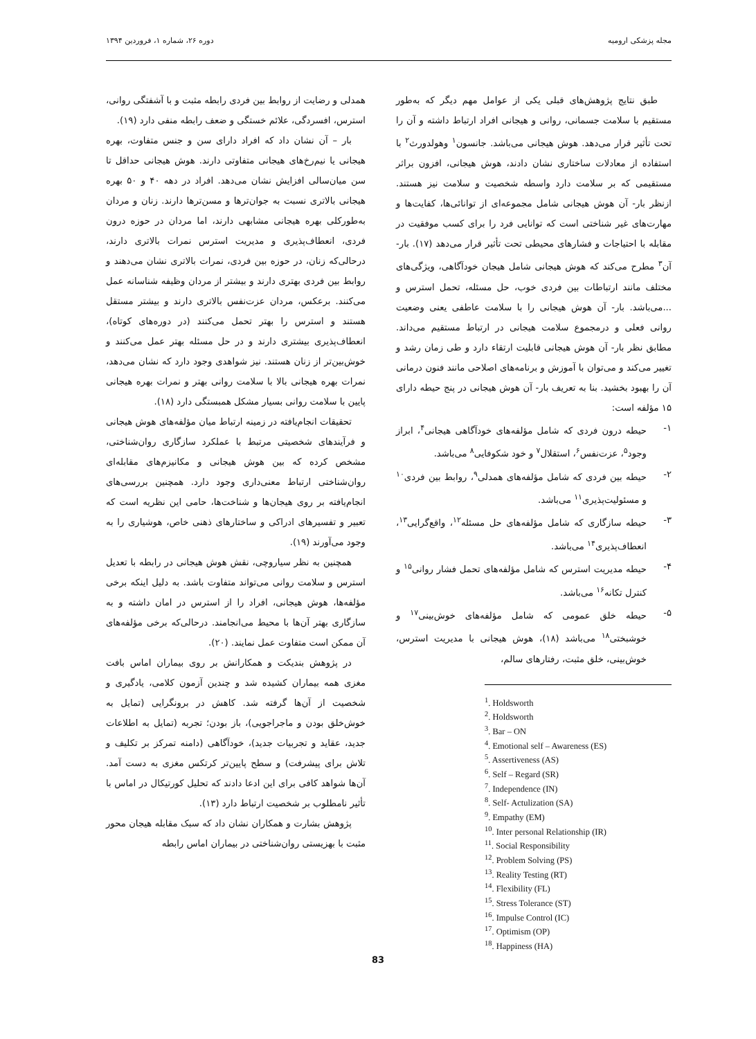مجله پزشکی ارومیه دوره ۲۶، شماره ۱، فروردین ۱۳۹۴
طبق نتایج پژوهش‌های قبلی یکی از عوامل مهم دیگر که به‌طور مستقیم با سلامت جسمانی، روانی و هیجانی افراد ارتباط داشته و آن را تحت تأثیر قرار می‌دهد. هوش هیجانی می‌باشد. جانسون<sup>۱</sup> وهولدورث<sup>۲</sup> با استفاده از معادلات ساختاری نشان دادند، هوش هیجانی، افزون براثر مستقیمی که بر سلامت دارد واسطه شخصیت و سلامت نیز هستند. ازنظر بار- آن هوش هیجانی شامل مجموعه‌ای از توانائی‌ها، کفایت‌ها و مهارت‌های غیر شناختی است که توانایی فرد را برای کسب موفقیت در مقابله با احتیاجات و فشارهای محیطی تحت تأثیر قرار می‌دهد (۱۷). بار- آن<sup>۳</sup> مطرح می‌کند که هوش هیجانی شامل هیجان خودآگاهی، ویژگی‌های مختلف مانند ارتباطات بین فردی خوب، حل مسئله، تحمل استرس و ...می‌باشد. بار- آن هوش هیجانی را با سلامت عاطفی یعنی وضعیت روانی فعلی و درمجموع سلامت هیجانی در ارتباط مستقیم می‌داند. مطابق نظر بار- آن هوش هیجانی قابلیت ارتقاء دارد و طی زمان رشد و تغییر می‌کند و می‌توان با آموزش و برنامه‌های اصلاحی مانند فنون درمانی آن را بهبود بخشید. بنا به تعریف بار- آن هوش هیجانی در پنج حیطه دارای ۱۵ مؤلفه است:
۱- حیطه درون فردی که شامل مؤلفه‌های خودآگاهی هیجانی<sup>۴</sup>، ابراز وجود<sup>۵</sup>، عزت‌نفس<sup>۶</sup>، استقلال<sup>۷</sup> و خود شکوفایی<sup>۸</sup> می‌باشد.
۲- حیطه بین فردی که شامل مؤلفه‌های همدلی<sup>۹</sup>، روابط بین فردی<sup>۱۰</sup> و مسئولیت‌پذیری<sup>۱۱</sup> می‌باشد.
۳- حیطه سازگاری که شامل مؤلفه‌های حل مسئله<sup>۱۲</sup>، واقع‌گرایی<sup>۱۳</sup>، انعطاف‌پذیری<sup>۱۴</sup> می‌باشد.
۴- حیطه مدیریت استرس که شامل مؤلفه‌های تحمل فشار روانی<sup>۱۵</sup> و کنترل تکانه<sup>۱۶</sup> می‌باشد.
۵- حیطه خلق عمومی که شامل مؤلفه‌های خوش‌بینی<sup>۱۷</sup> و خوشبختی<sup>۱۸</sup> می‌باشد (۱۸)، هوش هیجانی با مدیریت استرس، خوش‌بینی، خلق مثبت، رفتارهای سالم،
<sup>1</sup>. Holdsworth
<sup>2</sup>. Holdsworth
<sup>3</sup>. Bar – ON
<sup>4</sup>. Emotional self – Awareness (ES)
<sup>5</sup>. Assertiveness (AS)
<sup>6</sup>. Self – Regard (SR)
<sup>7</sup>. Independence (IN)
<sup>8</sup>. Self- Actulization (SA)
<sup>9</sup>. Empathy (EM)
<sup>10</sup>. Inter personal Relationship (IR)
<sup>11</sup>. Social Responsibility
<sup>12</sup>. Problem Solving (PS)
<sup>13</sup>. Reality Testing (RT)
<sup>14</sup>. Flexibility (FL)
<sup>15</sup>. Stress Tolerance (ST)
<sup>16</sup>. Impulse Control (IC)
<sup>17</sup>. Optimism (OP)
<sup>18</sup>. Happiness (HA)
همدلی و رضایت از روابط بین فردی رابطه مثبت و با آشفتگی روانی، استرس، افسردگی، علائم خستگی و ضعف رابطه منفی دارد (۱۹).
بار – آن نشان داد که افراد دارای سن و جنس متفاوت، بهره هیجانی یا نیم‌رخ‌های هیجانی متفاوتی دارند. هوش هیجانی حداقل تا سن میان‌سالی افزایش نشان می‌دهد. افراد در دهه ۴۰ و ۵۰ بهره هیجانی بالاتری نسبت به جوان‌ترها و مسن‌ترها دارند. زنان و مردان به‌طورکلی بهره هیجانی مشابهی دارند، اما مردان در حوزه درون فردی، انعطاف‌پذیری و مدیریت استرس نمرات بالاتری دارند، درحالی‌که زنان، در حوزه بین فردی، نمرات بالاتری نشان می‌دهند و روابط بین فردی بهتری دارند و بیشتر از مردان وظیفه شناسانه عمل می‌کنند. برعکس، مردان عزت‌نفس بالاتری دارند و بیشتر مستقل هستند و استرس را بهتر تحمل می‌کنند (در دوره‌های کوتاه)، انعطاف‌پذیری بیشتری دارند و در حل مسئله بهتر عمل می‌کنند و خوش‌بین‌تر از زنان هستند. نیز شواهدی وجود دارد که نشان می‌دهد، نمرات بهره هیجانی بالا با سلامت روانی بهتر و نمرات بهره هیجانی پایین با سلامت روانی بسیار مشکل همبستگی دارد (۱۸).
تحقیقات انجام‌یافته در زمینه ارتباط میان مؤلفه‌های هوش هیجانی و فرآیندهای شخصیتی مرتبط با عملکرد سازگاری روان‌شناختی، مشخص کرده که بین هوش هیجانی و مکانیزم‌های مقابله‌ای روان‌شناختی ارتباط معنی‌داری وجود دارد. همچنین بررسی‌های انجام‌یافته بر روی هیجان‌ها و شناخت‌ها، حامی این نظریه است که تعبیر و تفسیرهای ادراکی و ساختارهای ذهنی خاص، هوشیاری را به وجود می‌آورند (۱۹).
همچنین به نظر سیاروچی، نقش هوش هیجانی در رابطه با تعدیل استرس و سلامت روانی می‌تواند متفاوت باشد. به دلیل اینکه برخی مؤلفه‌ها، هوش هیجانی، افراد را از استرس در امان داشته و به سازگاری بهتر آن‌ها با محیط می‌انجامند. درحالی‌که برخی مؤلفه‌های آن ممکن است متفاوت عمل نمایند. (۲۰).
در پژوهش بندیکت و همکارانش بر روی بیماران اماس بافت مغزی همه بیماران کشیده شد و چندین آزمون کلامی، یادگیری و شخصیت از آن‌ها گرفته شد. کاهش در برونگرایی (تمایل به خوش‌خلق بودن و ماجراجویی)، باز بودن؛ تجربه (تمایل به اطلاعات جدید، عقاید و تجربیات جدید)، خودآگاهی (دامنه تمرکز بر تکلیف و تلاش برای پیشرفت) و سطح پایین‌تر کرتکس مغزی به دست آمد. آن‌ها شواهد کافی برای این ادعا دادند که تحلیل کورتیکال در اماس با تأثیر نامطلوب بر شخصیت ارتباط دارد (۱۳).
پژوهش بشارت و همکاران نشان داد که سبک مقابله هیجان محور مثبت با بهزیستی روان‌شناختی در بیماران اماس رابطه
83